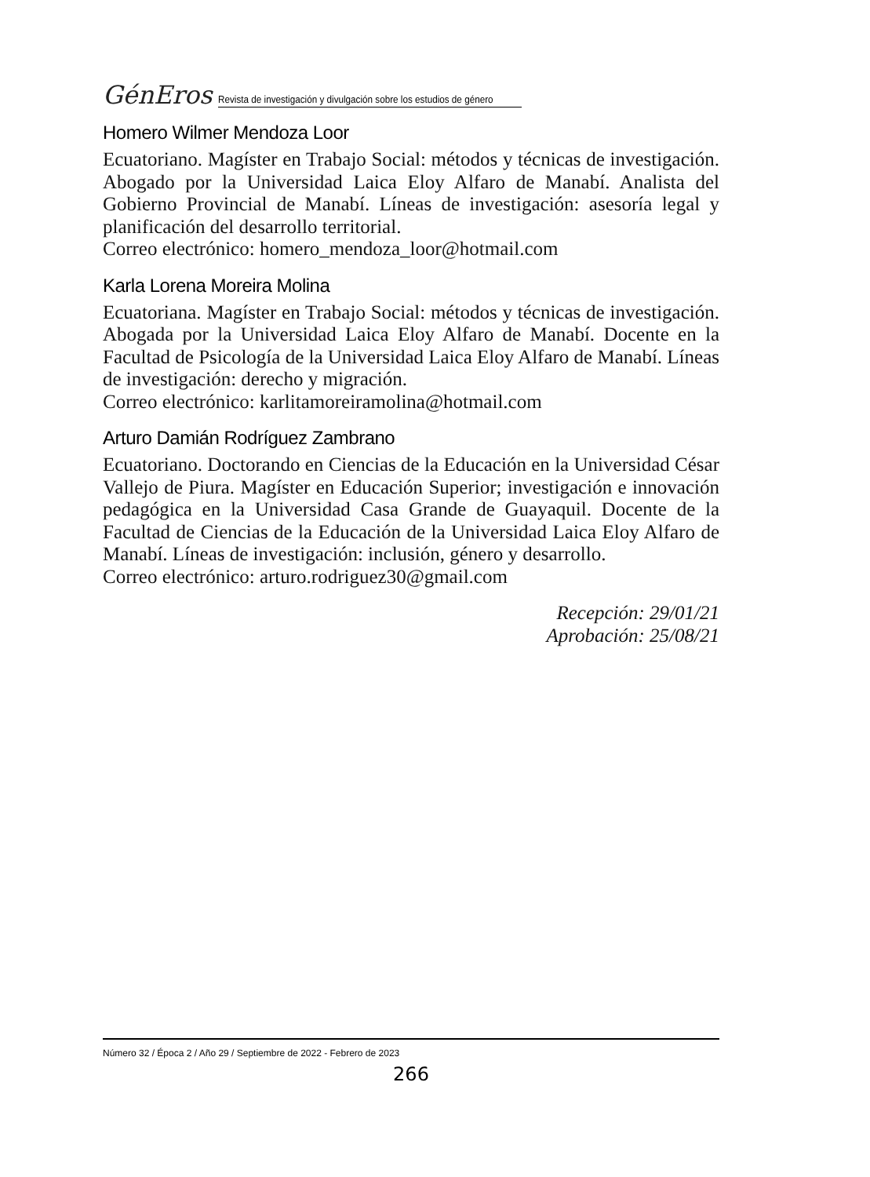GénEros Revista de investigación y divulgación sobre los estudios de género
Homero Wilmer Mendoza Loor
Ecuatoriano. Magíster en Trabajo Social: métodos y técnicas de investigación. Abogado por la Universidad Laica Eloy Alfaro de Manabí. Analista del Gobierno Provincial de Manabí. Líneas de investigación: asesoría legal y planificación del desarrollo territorial.
Correo electrónico: homero_mendoza_loor@hotmail.com
Karla Lorena Moreira Molina
Ecuatoriana. Magíster en Trabajo Social: métodos y técnicas de investigación. Abogada por la Universidad Laica Eloy Alfaro de Manabí. Docente en la Facultad de Psicología de la Universidad Laica Eloy Alfaro de Manabí. Líneas de investigación: derecho y migración.
Correo electrónico: karlitamoreiramolina@hotmail.com
Arturo Damián Rodríguez Zambrano
Ecuatoriano. Doctorando en Ciencias de la Educación en la Universidad César Vallejo de Piura. Magíster en Educación Superior; investigación e innovación pedagógica en la Universidad Casa Grande de Guayaquil. Docente de la Facultad de Ciencias de la Educación de la Universidad Laica Eloy Alfaro de Manabí. Líneas de investigación: inclusión, género y desarrollo.
Correo electrónico: arturo.rodriguez30@gmail.com
Recepción: 29/01/21
Aprobación: 25/08/21
Número 32 / Época 2 / Año 29 / Septiembre de 2022 - Febrero de 2023
266